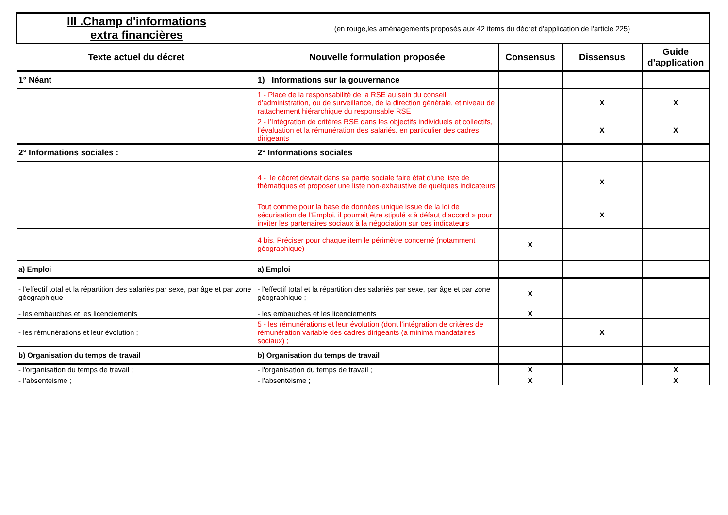| III .Champ d'informations extra financières | (en rouge,les aménagements proposés aux 42 items du décret d'application de l'article 225) | | | |
| Texte actuel du décret | Nouvelle formulation proposée | Consensus | Dissensus | Guide d'application |
| 1° Néant | 1) Informations sur la gouvernance | | | |
| | 1 - Place de la responsabilité de la RSE au sein du conseil d’administration, ou de surveillance, de la direction générale, et niveau de rattachement hiérarchique du responsable RSE | | X | X |
| | 2 - l’Intégration de critères RSE dans les objectifs individuels et collectifs, l’évaluation et la rémunération des salariés, en particulier des cadres dirigeants | | X | X |
| 2° Informations sociales : | 2° Informations sociales | | | |
| | 4 - le décret devrait dans sa partie sociale faire état d'une liste de thématiques et proposer une liste non-exhaustive de quelques indicateurs | | X | |
| | Tout comme pour la base de données unique issue de la loi de sécurisation de l’Emploi, il pourrait être stipulé « à défaut d’accord » pour inviter les partenaires sociaux à la négociation sur ces indicateurs | | X | |
| | 4 bis. Préciser pour chaque item le périmètre concerné (notamment géographique) | X | | |
| a) Emploi | a) Emploi | | | |
| - l'effectif total et la répartition des salariés par sexe, par âge et par zone géographique ; | - l'effectif total et la répartition des salariés par sexe, par âge et par zone géographique ; | X | | |
| - les embauches et les licenciements | - les embauches et les licenciements | X | | |
| - les rémunérations et leur évolution ; | 5 - les rémunérations et leur évolution (dont l’intégration de critères de rémunération variable des cadres dirigeants (a minima mandataires sociaux) ; | | X | |
| b) Organisation du temps de travail | b) Organisation du temps de travail | | | |
| - l'organisation du temps de travail ; | - l'organisation du temps de travail ; | X | | X |
| - l’absentéisme ; | - l’absentéisme ; | X | | X |